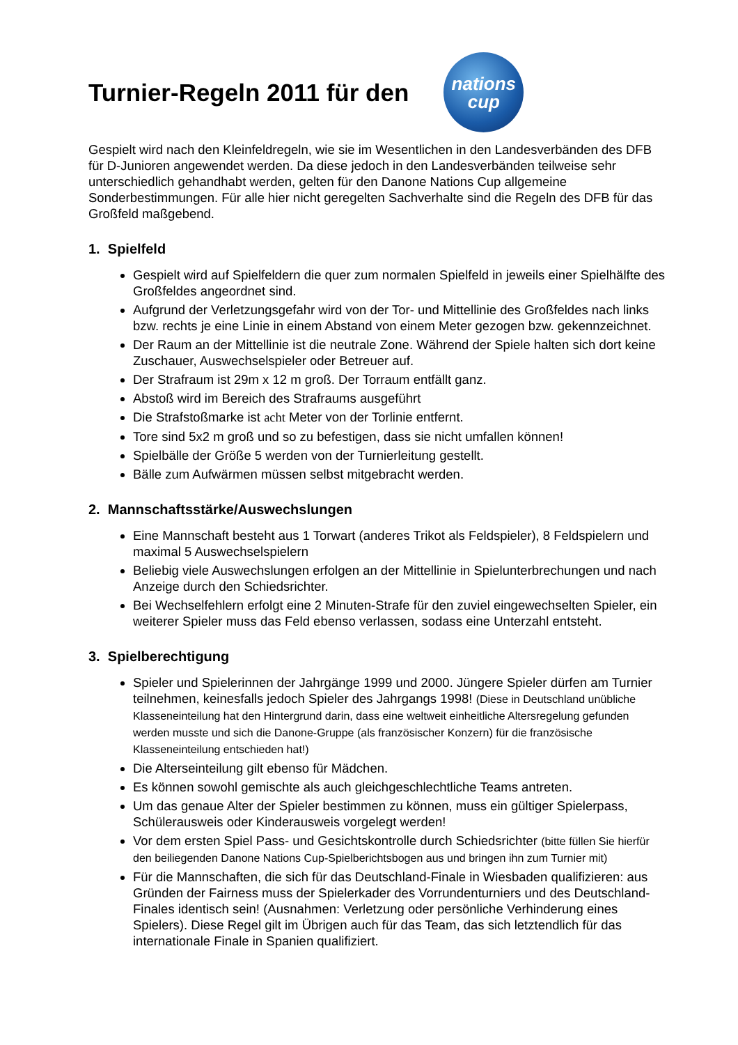Turnier-Regeln 2011 für den
nations
cup
Gespielt wird nach den Kleinfeldregeln, wie sie im Wesentlichen in den Landesverbänden des DFB für D-Junioren angewendet werden. Da diese jedoch in den Landesverbänden teilweise sehr unterschiedlich gehandhabt werden, gelten für den Danone Nations Cup allgemeine Sonderbestimmungen. Für alle hier nicht geregelten Sachverhalte sind die Regeln des DFB für das Großfeld maßgebend.
1. Spielfeld
Gespielt wird auf Spielfeldern die quer zum normalen Spielfeld in jeweils einer Spielhälfte des Großfeldes angeordnet sind.
Aufgrund der Verletzungsgefahr wird von der Tor- und Mittellinie des Großfeldes nach links bzw. rechts je eine Linie in einem Abstand von einem Meter gezogen bzw. gekennzeichnet.
Der Raum an der Mittellinie ist die neutrale Zone. Während der Spiele halten sich dort keine Zuschauer, Auswechselspieler oder Betreuer auf.
Der Strafraum ist 29m x 12 m groß. Der Torraum entfällt ganz.
Abstoß wird im Bereich des Strafraums ausgeführt
Die Strafstoßmarke ist acht Meter von der Torlinie entfernt.
Tore sind 5x2 m groß und so zu befestigen, dass sie nicht umfallen können!
Spielbälle der Größe 5 werden von der Turnierleitung gestellt.
Bälle zum Aufwärmen müssen selbst mitgebracht werden.
2. Mannschaftsstärke/Auswechslungen
Eine Mannschaft besteht aus 1 Torwart (anderes Trikot als Feldspieler), 8 Feldspielern und maximal 5 Auswechselspielern
Beliebig viele Auswechslungen erfolgen an der Mittellinie in Spielunterbrechungen und nach Anzeige durch den Schiedsrichter.
Bei Wechselfehlern erfolgt eine 2 Minuten-Strafe für den zuviel eingewechselten Spieler, ein weiterer Spieler muss das Feld ebenso verlassen, sodass eine Unterzahl entsteht.
3. Spielberechtigung
Spieler und Spielerinnen der Jahrgänge 1999 und 2000. Jüngere Spieler dürfen am Turnier teilnehmen, keinesfalls jedoch Spieler des Jahrgangs 1998! (Diese in Deutschland unübliche Klasseneinteilung hat den Hintergrund darin, dass eine weltweit einheitliche Altersregelung gefunden werden musste und sich die Danone-Gruppe (als französischer Konzern) für die französische Klasseneinteilung entschieden hat!)
Die Alterseinteilung gilt ebenso für Mädchen.
Es können sowohl gemischte als auch gleichgeschlechtliche Teams antreten.
Um das genaue Alter der Spieler bestimmen zu können, muss ein gültiger Spielerpass, Schülerausweis oder Kinderausweis vorgelegt werden!
Vor dem ersten Spiel Pass- und Gesichtskontrolle durch Schiedsrichter (bitte füllen Sie hierfür den beiliegenden Danone Nations Cup-Spielberichtsbogen aus und bringen ihn zum Turnier mit)
Für die Mannschaften, die sich für das Deutschland-Finale in Wiesbaden qualifizieren: aus Gründen der Fairness muss der Spielerkader des Vorrundenturniers und des Deutschland-Finales identisch sein! (Ausnahmen: Verletzung oder persönliche Verhinderung eines Spielers). Diese Regel gilt im Übrigen auch für das Team, das sich letztendlich für das internationale Finale in Spanien qualifiziert.